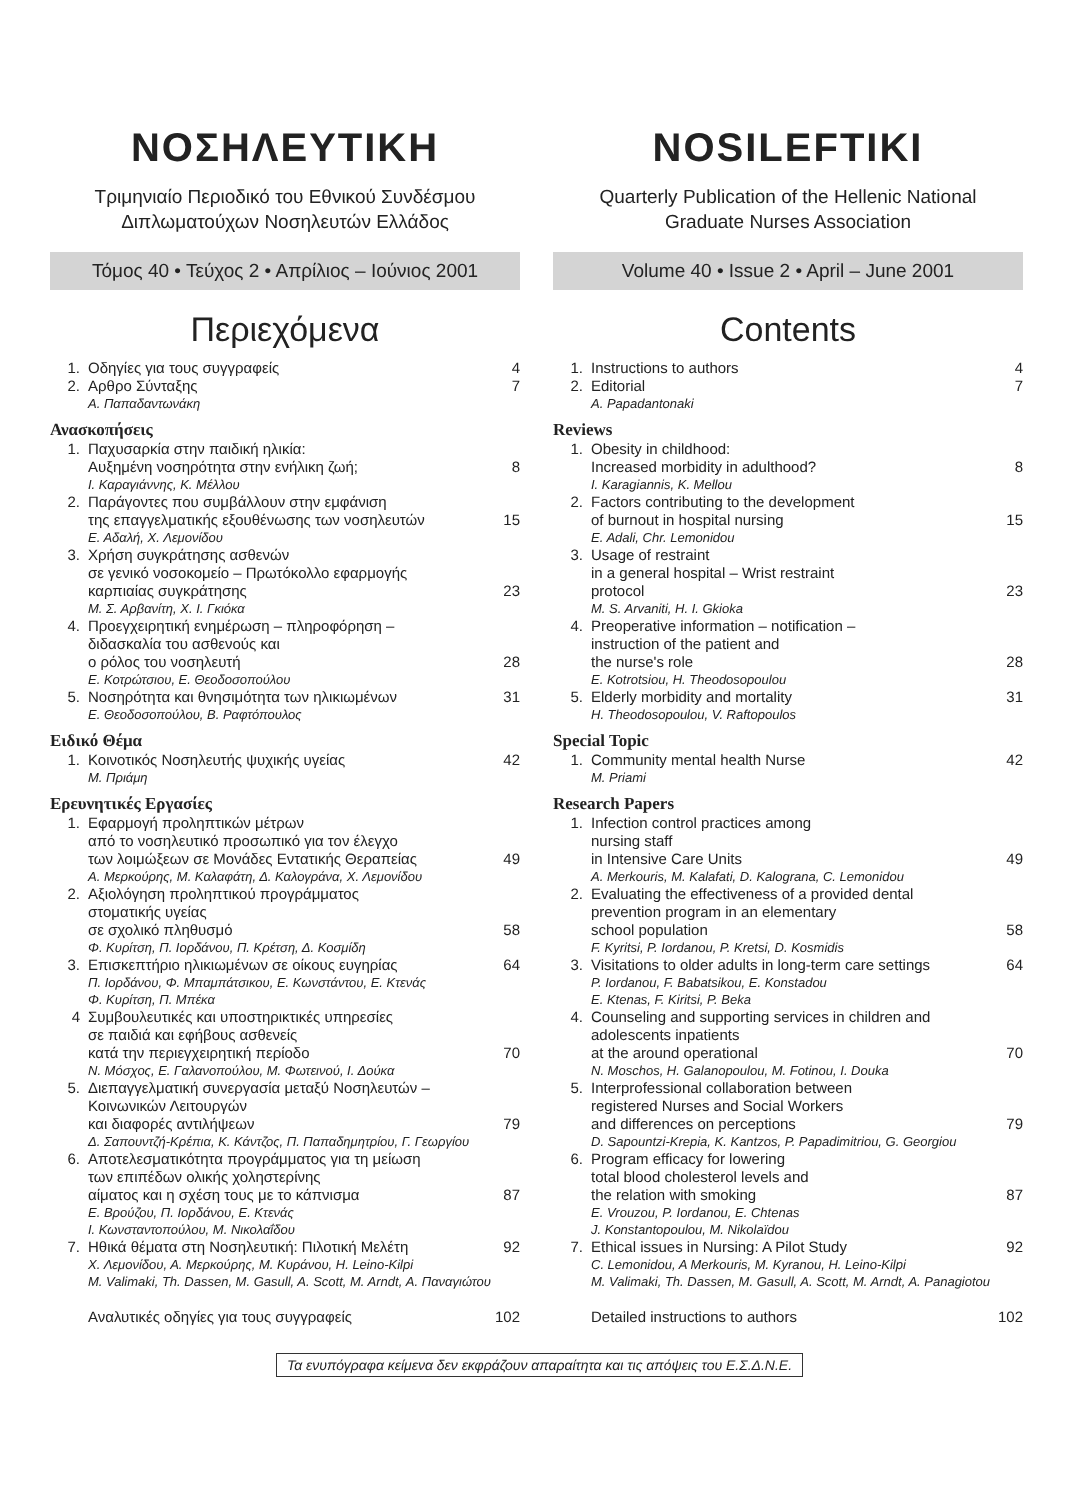ΝΟΣΗΛΕΥΤΙΚΗ
Τριμηνιαίο Περιοδικό του Εθνικού Συνδέσμου
Διπλωματούχων Νοσηλευτών Ελλάδος
Τόμος 40 • Τεύχος 2 • Απρίλιος – Ιούνιος 2001
Περιεχόμενα
1. Οδηγίες για τους συγγραφείς 4
2. Αρθρο Σύνταξης 7
Α. Παπαδαντωνάκη
Ανασκοπήσεις
1. Παχυσαρκία στην παιδική ηλικία:
Αυξημένη νοσηρότητα στην ενήλικη ζωή; 8
Ι. Καραγιάννης, Κ. Μέλλου
2. Παράγοντες που συμβάλλουν στην εμφάνιση
της επαγγελματικής εξουθένωσης των νοσηλευτών 15
Ε. Αδαλή, Χ. Λεμονίδου
3. Χρήση συγκράτησης ασθενών
σε γενικό νοσοκομείο – Πρωτόκολλο εφαρμογής
καρπιαίας συγκράτησης 23
Μ. Σ. Αρβανίτη, Χ. Ι. Γκιόκα
4. Προεγχειρητική ενημέρωση – πληροφόρηση –
διδασκαλία του ασθενούς και
ο ρόλος του νοσηλευτή 28
Ε. Κοτρώτσιου, Ε. Θεοδοσοπούλου
5. Νοσηρότητα και θνησιμότητα των ηλικιωμένων 31
Ε. Θεοδοσοπούλου, Β. Ραφτόπουλος
Ειδικό Θέμα
1. Κοινοτικός Νοσηλευτής ψυχικής υγείας 42
Μ. Πριάμη
Ερευνητικές Εργασίες
1. Εφαρμογή προληπτικών μέτρων
από το νοσηλευτικό προσωπικό για τον έλεγχο
των λοιμώξεων σε Μονάδες Εντατικής Θεραπείας 49
Α. Μερκούρης, Μ. Καλαφάτη, Δ. Καλογράνα, Χ. Λεμονίδου
2. Αξιολόγηση προληπτικού προγράμματος
στοματικής υγείας
σε σχολικό πληθυσμό 58
Φ. Κυρίτση, Π. Ιορδάνου, Π. Κρέτση, Δ. Κοσμίδη
3. Επισκεπτήριο ηλικιωμένων σε οίκους ευγηρίας 64
Π. Ιορδάνου, Φ. Μπαμπάτσικου, Ε. Κωνστάντου, Ε. Κτενάς
Φ. Κυρίτση, Π. Μπέκα
4 Συμβουλευτικές και υποστηρικτικές υπηρεσίες
σε παιδιά και εφήβους ασθενείς
κατά την περιεγχειρητική περίοδο 70
Ν. Μόσχος, Ε. Γαλανοπούλου, Μ. Φωτεινού, Ι. Δούκα
5. Διεπαγγελματική συνεργασία μεταξύ Νοσηλευτών –
Κοινωνικών Λειτουργών
και διαφορές αντιλήψεων 79
Δ. Σαπουντζή-Κρέπια, Κ. Κάντζος, Π. Παπαδημητρίου, Γ. Γεωργίου
6. Αποτελεσματικότητα προγράμματος για τη μείωση
των επιπέδων ολικής χοληστερίνης
αίματος και η σχέση τους με το κάπνισμα 87
Ε. Βρούζου, Π. Ιορδάνου, Ε. Κτενάς
Ι. Κωνσταντοπούλου, Μ. Νικολαΐδου
7. Ηθικά θέματα στη Νοσηλευτική: Πιλοτική Μελέτη 92
Χ. Λεμονίδου, Α. Μερκούρης, Μ. Κυράνου, H. Leino-Kilpi
M. Valimaki, Th. Dassen, M. Gasull, A. Scott, M. Arndt, Α. Παναγιώτου
Αναλυτικές οδηγίες για τους συγγραφείς 102
NOSILEFTIKI
Quarterly Publication of the Hellenic National
Graduate Nurses Association
Volume 40 • Issue 2 • April – June 2001
Contents
1. Instructions to authors 4
2. Editorial 7
A. Papadantonaki
Reviews
1. Obesity in childhood:
Increased morbidity in adulthood? 8
I. Karagiannis, K. Mellou
2. Factors contributing to the development
of burnout in hospital nursing 15
E. Adali, Chr. Lemonidou
3. Usage of restraint
in a general hospital – Wrist restraint
protocol 23
M. S. Arvaniti, H. I. Gkioka
4. Preoperative information – notification –
instruction of the patient and
the nurse's role 28
E. Kotrotsiou, H. Theodosopoulou
5. Elderly morbidity and mortality 31
H. Theodosopoulou, V. Raftopoulos
Special Topic
1. Community mental health Nurse 42
M. Priami
Research Papers
1. Infection control practices among
nursing staff
in Intensive Care Units 49
A. Merkouris, M. Kalafati, D. Kalograna, C. Lemonidou
2. Evaluating the effectiveness of a provided dental
prevention program in an elementary
school population 58
F. Kyritsi, P. Iordanou, P. Kretsi, D. Kosmidis
3. Visitations to older adults in long-term care settings 64
P. Iordanou, F. Babatsikou, E. Konstadou
E. Ktenas, F. Kiritsi, P. Beka
4. Counseling and supporting services in children and
adolescents inpatients
at the around operational 70
N. Moschos, H. Galanopoulou, M. Fotinou, I. Douka
5. Interprofessional collaboration between
registered Nurses and Social Workers
and differences on perceptions 79
D. Sapountzi-Krepia, K. Kantzos, P. Papadimitriou, G. Georgiou
6. Program efficacy for lowering
total blood cholesterol levels and
the relation with smoking 87
E. Vrouzou, P. Iordanou, E. Chtenas
J. Konstantopoulou, M. Nikolaïdou
7. Ethical issues in Nursing: A Pilot Study 92
C. Lemonidou, A Merkouris, M. Kyranou, H. Leino-Kilpi
M. Valimaki, Th. Dassen, M. Gasull, A. Scott, M. Arndt, A. Panagiotou
Detailed instructions to authors 102
Τα ενυπόγραφα κείμενα δεν εκφράζουν απαραίτητα και τις απόψεις του Ε.Σ.Δ.Ν.Ε.